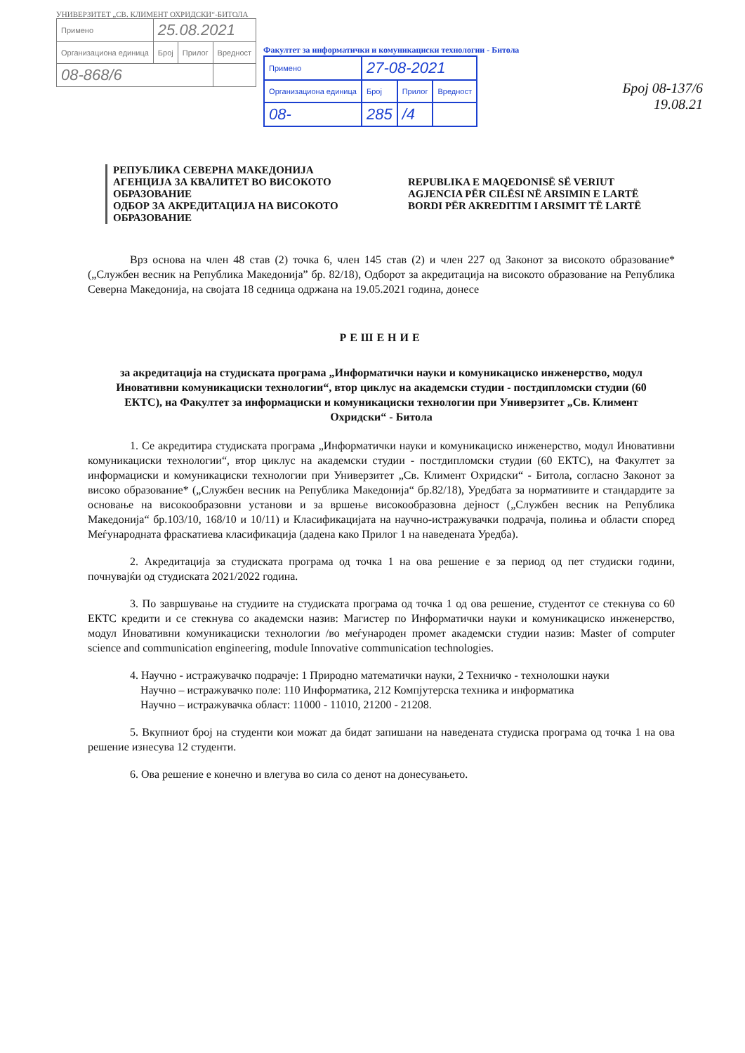УНИВЕРЗИТЕТ „СВ. КЛИМЕНТ ОХРИДСКИ“-БИТОЛА
| Примено | 25.08.2021 | | |
| Организациона единица | Број | Прилог | Вредност |
| 08-868/6 | | | |
Факултет за информатички и комуникациски технологии - Битола
| Примено | 27-08-2021 | | |
| Организациона единица | Број | Прилог | Вредност |
| 08- | 285 | /4 | |
Број 08-137/6
19.08.21
РЕПУБЛИКА СЕВЕРНА МАКЕДОНИЈА
АГЕНЦИЈА ЗА КВАЛИТЕТ ВО ВИСОКОТО ОБРАЗОВАНИЕ
ОДБОР ЗА АКРЕДИТАЦИЈА НА ВИСОКОТО ОБРАЗОВАНИЕ
REPUBLIKA E MAQEDONISË SË VERIUT
AGJENCIA PËR CILËSI NË ARSIMIN E LARTË
BORDI PËR AKREDITIM I ARSIMIT TË LARTË
Врз основа на член 48 став (2) точка 6, член 145 став (2) и член 227 од Законот за високото образование* („Службен весник на Република Македонија” бр. 82/18), Одборот за акредитација на високото образование на Република Северна Македонија, на својата 18 седница одржана на 19.05.2021 година, донесе
РЕШЕНИЕ
за акредитација на студиската програма „Информатички науки и комуникациско инженерство, модул Иновативни комуникациски технологии“, втор циклус на академски студии - постдипломски студии (60 ЕКТС), на Факултет за информациски и комуникациски технологии при Универзитет „Св. Климент Охридски“ - Битола
1. Се акредитира студиската програма „Информатички науки и комуникациско инженерство, модул Иновативни комуникациски технологии“, втор циклус на академски студии - постдипломски студии (60 ЕКТС), на Факултет за информациски и комуникациски технологии при Универзитет „Св. Климент Охридски“ - Битола, согласно Законот за високо образование* („Службен весник на Република Македонија“ бр.82/18), Уредбата за нормативите и стандардите за основање на високообразовни установи и за вршење високообразовна дејност („Службен весник на Република Македонија“ бр.103/10, 168/10 и 10/11) и Класификацијата на научно-истражувачки подрачја, полиња и области според Меѓународната фраскатиева класификација (дадена како Прилог 1 на наведената Уредба).
2. Акредитација за студиската програма од точка 1 на ова решение е за период од пет студиски години, почнувајќи од студиската 2021/2022 година.
3. По завршување на студиите на студиската програма од точка 1 од ова решение, студентот се стекнува со 60 ЕКТС кредити и се стекнува со академски назив: Магистер по Информатички науки и комуникациско инженерство, модул Иновативни комуникациски технологии /во меѓународен промет академски студии назив: Master of computer science and communication engineering, module Innovative communication technologies.
4. Научно - истражувачко подрачје: 1 Природно математички науки, 2 Техничко - технолошки науки
Научно – истражувачко поле: 110 Информатика, 212 Компјутерска техника и информатика
Научно – истражувачка област: 11000 - 11010, 21200 - 21208.
5. Вкупниот број на студенти кои можат да бидат запишани на наведената студиска програма од точка 1 на ова решение изнесува 12 студенти.
6. Ова решение е конечно и влегува во сила со денот на донесувањето.